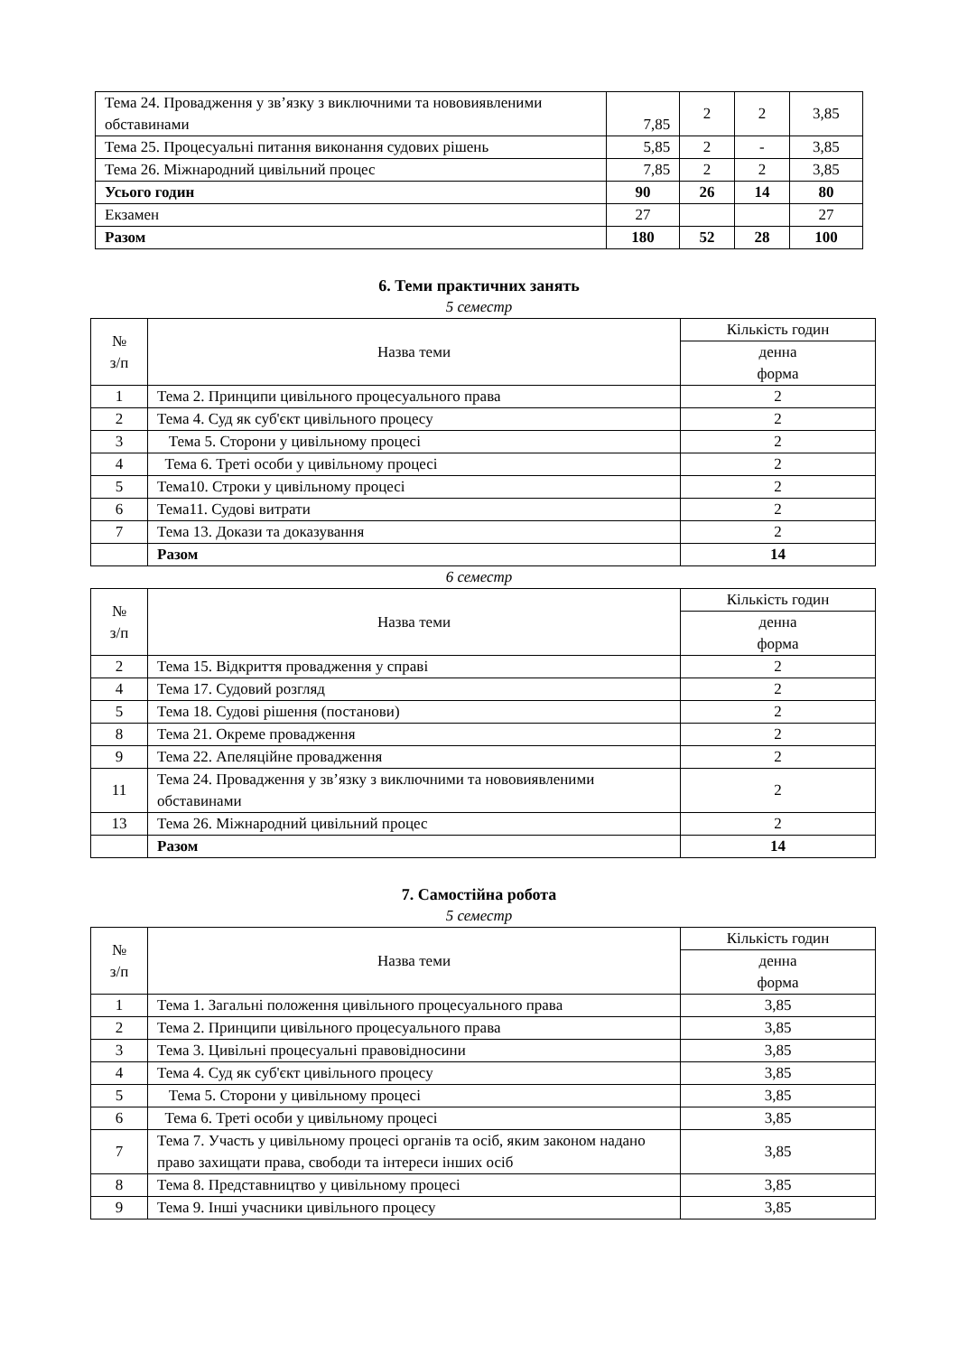| Тема 24. Провадження у зв’язку з виключними та нововиявленими обставинами | 7,85 | 2 | 2 | 3,85 |
| Тема 25. Процесуальні питання виконання судових рішень | 5,85 | 2 | - | 3,85 |
| Тема 26. Міжнародний цивільний процес | 7,85 | 2 | 2 | 3,85 |
| Усього годин | 90 | 26 | 14 | 80 |
| Екзамен | 27 | | | 27 |
| Разом | 180 | 52 | 28 | 100 |
6. Теми практичних занять
5 семестр
| № з/п | Назва теми | Кількість годин |
| --- | --- | --- |
| | | денна форма |
| 1 | Тема 2. Принципи цивільного процесуального права | 2 |
| 2 | Тема 4. Суд як суб'єкт цивільного процесу | 2 |
| 3 | Тема 5. Сторони у цивільному процесі | 2 |
| 4 | Тема 6. Треті особи у цивільному процесі | 2 |
| 5 | Тема10. Строки у цивільному процесі | 2 |
| 6 | Тема11. Судові витрати | 2 |
| 7 | Тема 13. Докази та доказування | 2 |
| | Разом | 14 |
6 семестр
| № з/п | Назва теми | Кількість годин |
| --- | --- | --- |
| | | денна форма |
| 2 | Тема 15. Відкриття провадження у справі | 2 |
| 4 | Тема 17. Судовий розгляд | 2 |
| 5 | Тема 18. Судові рішення (постанови) | 2 |
| 8 | Тема 21. Окреме провадження | 2 |
| 9 | Тема 22. Апеляційне провадження | 2 |
| 11 | Тема 24. Провадження у зв’язку з виключними та нововиявленими обставинами | 2 |
| 13 | Тема 26. Міжнародний цивільний процес | 2 |
| | Разом | 14 |
7. Самостійна робота
5 семестр
| № з/п | Назва теми | Кількість годин |
| --- | --- | --- |
| | | денна форма |
| 1 | Тема 1. Загальні положення цивільного процесуального права | 3,85 |
| 2 | Тема 2. Принципи цивільного процесуального права | 3,85 |
| 3 | Тема 3. Цивільні процесуальні правовідносини | 3,85 |
| 4 | Тема 4. Суд як суб'єкт цивільного процесу | 3,85 |
| 5 | Тема 5. Сторони у цивільному процесі | 3,85 |
| 6 | Тема 6. Треті особи у цивільному процесі | 3,85 |
| 7 | Тема 7. Участь у цивільному процесі органів та осіб, яким законом надано право захищати права, свободи та інтереси інших осіб | 3,85 |
| 8 | Тема 8. Представництво у цивільному процесі | 3,85 |
| 9 | Тема 9. Інші учасники цивільного процесу | 3,85 |